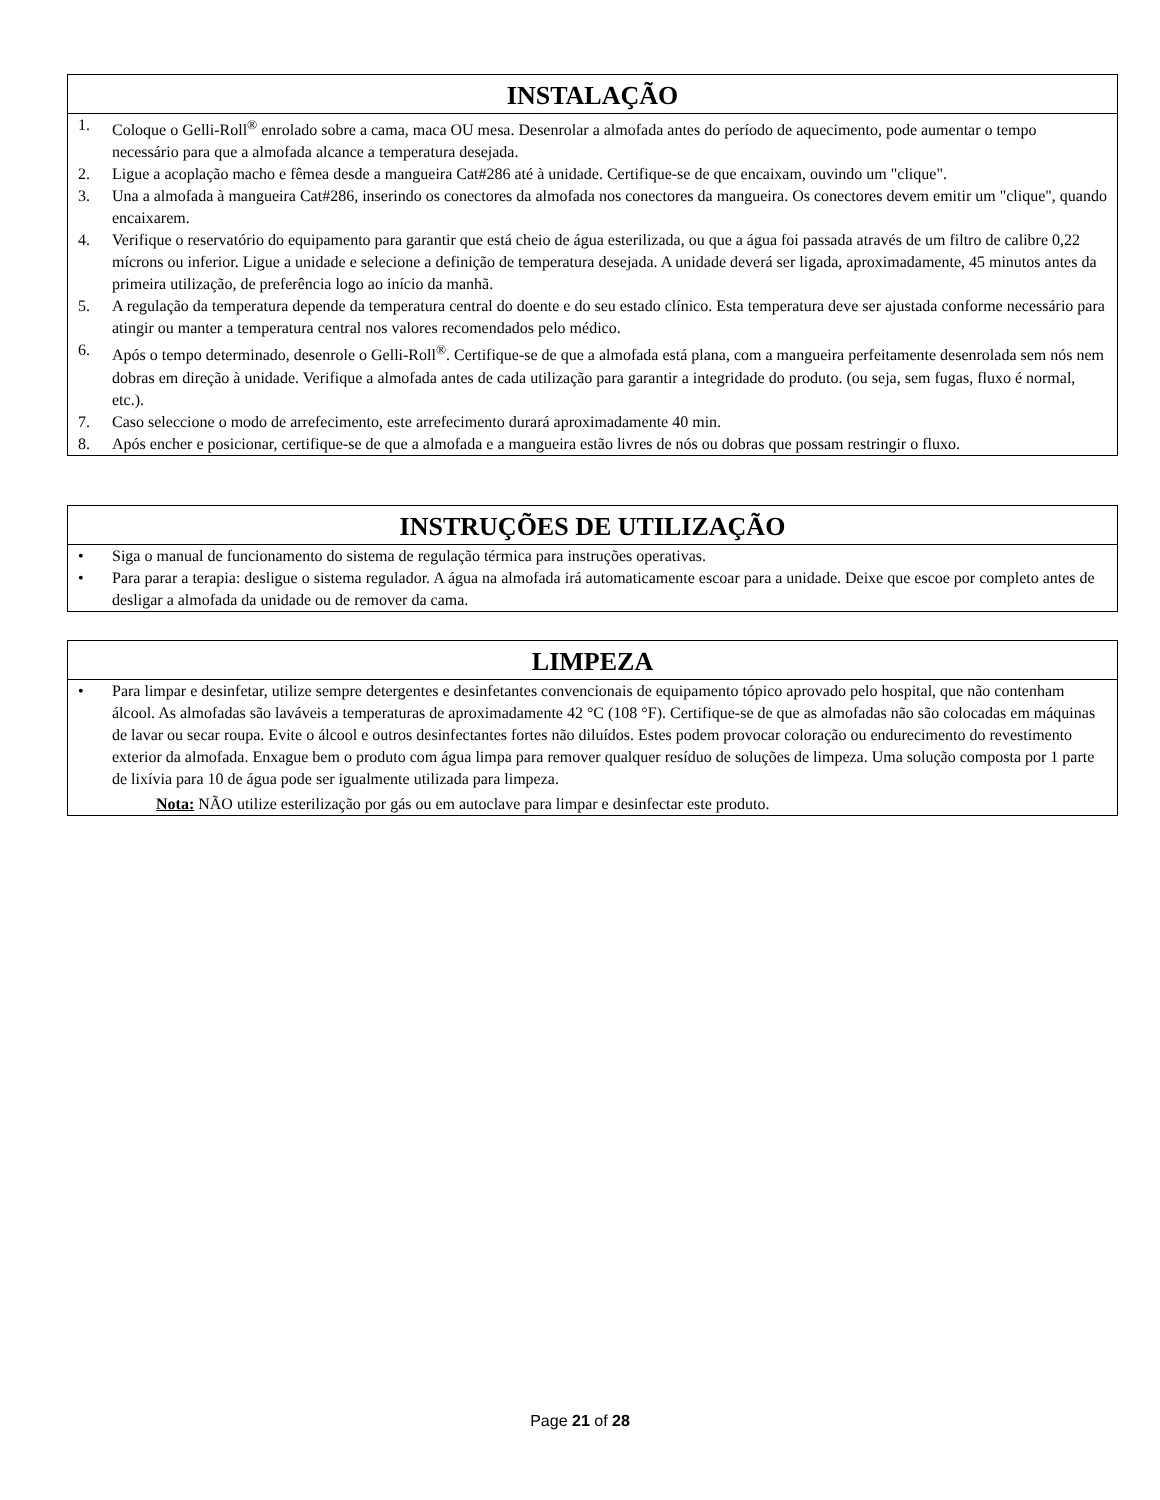INSTALAÇÃO
1. Coloque o Gelli-Roll<sup>®</sup> enrolado sobre a cama, maca OU mesa. Desenrolar a almofada antes do período de aquecimento, pode aumentar o tempo necessário para que a almofada alcance a temperatura desejada.
2. Ligue a acoplação macho e fêmea desde a mangueira Cat#286 até à unidade. Certifique-se de que encaixam, ouvindo um "clique".
3. Una a almofada à mangueira Cat#286, inserindo os conectores da almofada nos conectores da mangueira. Os conectores devem emitir um "clique", quando encaixarem.
4. Verifique o reservatório do equipamento para garantir que está cheio de água esterilizada, ou que a água foi passada através de um filtro de calibre 0,22 mícrons ou inferior. Ligue a unidade e selecione a definição de temperatura desejada. A unidade deverá ser ligada, aproximadamente, 45 minutos antes da primeira utilização, de preferência logo ao início da manhã.
5. A regulação da temperatura depende da temperatura central do doente e do seu estado clínico. Esta temperatura deve ser ajustada conforme necessário para atingir ou manter a temperatura central nos valores recomendados pelo médico.
6. Após o tempo determinado, desenrole o Gelli-Roll<sup>®</sup>. Certifique-se de que a almofada está plana, com a mangueira perfeitamente desenrolada sem nós nem dobras em direção à unidade. Verifique a almofada antes de cada utilização para garantir a integridade do produto. (ou seja, sem fugas, fluxo é normal, etc.).
7. Caso seleccione o modo de arrefecimento, este arrefecimento durará aproximadamente 40 min.
8. Após encher e posicionar, certifique-se de que a almofada e a mangueira estão livres de nós ou dobras que possam restringir o fluxo.
INSTRUÇÕES DE UTILIZAÇÃO
• Siga o manual de funcionamento do sistema de regulação térmica para instruções operativas.
• Para parar a terapia: desligue o sistema regulador. A água na almofada irá automaticamente escoar para a unidade. Deixe que escoe por completo antes de desligar a almofada da unidade ou de remover da cama.
LIMPEZA
• Para limpar e desinfetar, utilize sempre detergentes e desinfetantes convencionais de equipamento tópico aprovado pelo hospital, que não contenham álcool. As almofadas são laváveis a temperaturas de aproximadamente 42 °C (108 °F). Certifique-se de que as almofadas não são colocadas em máquinas de lavar ou secar roupa. Evite o álcool e outros desinfectantes fortes não diluídos. Estes podem provocar coloração ou endurecimento do revestimento exterior da almofada. Enxague bem o produto com água limpa para remover qualquer resíduo de soluções de limpeza. Uma solução composta por 1 parte de lixívia para 10 de água pode ser igualmente utilizada para limpeza.
Nota: NÃO utilize esterilização por gás ou em autoclave para limpar e desinfectar este produto.
Page 21 of 28